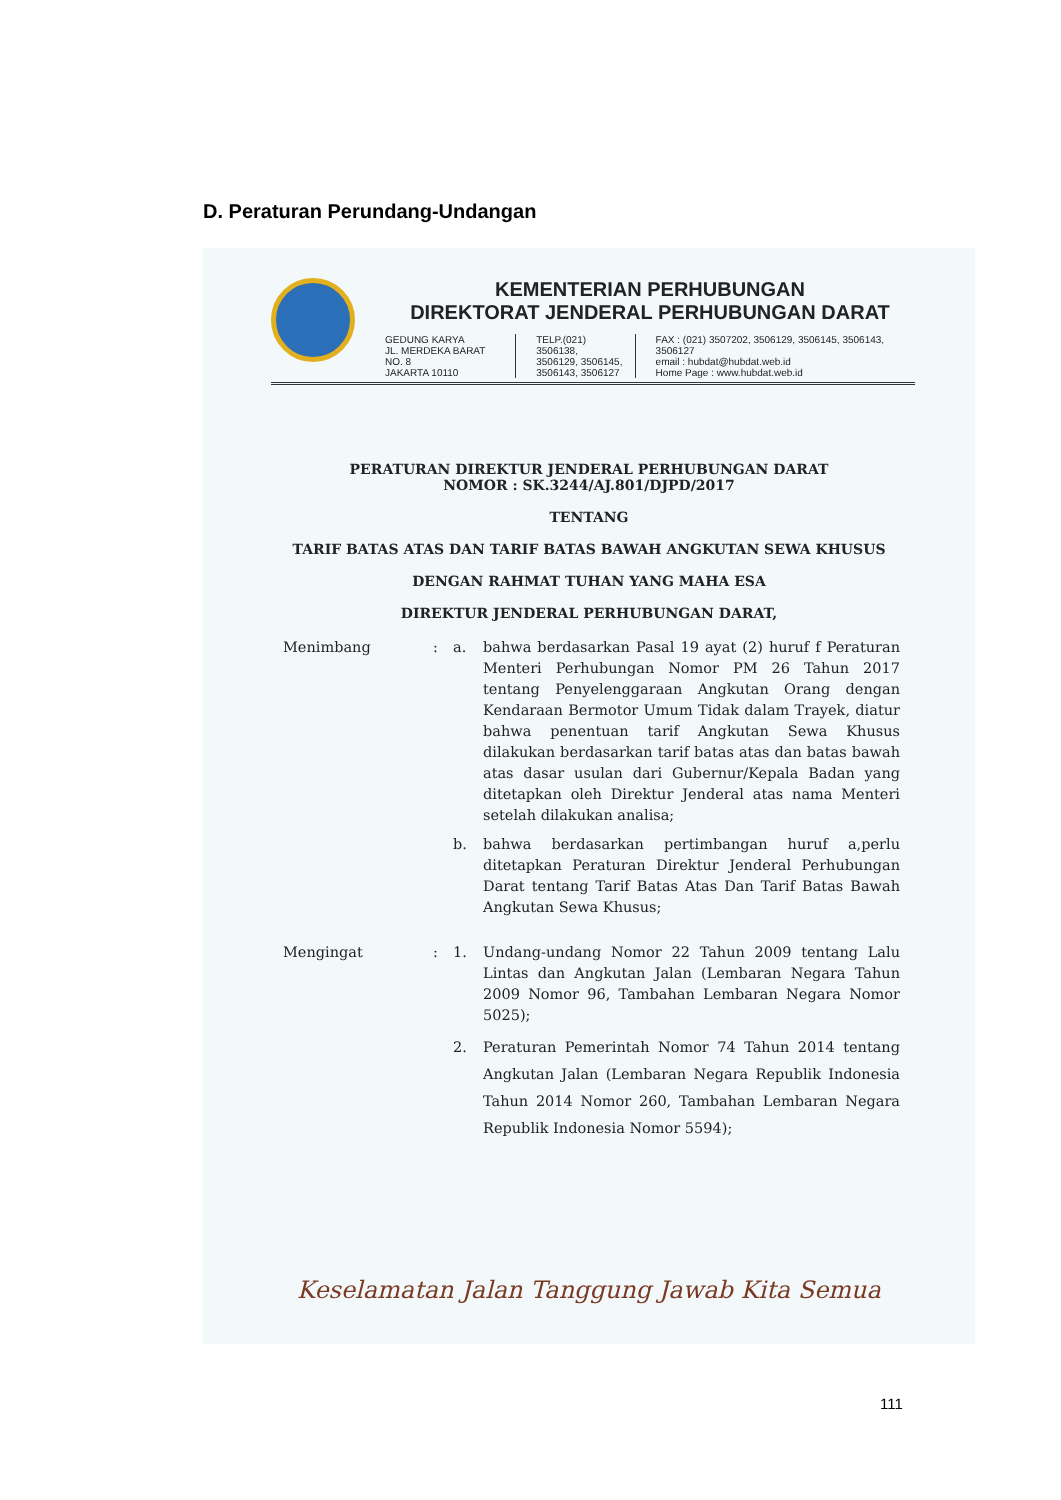D. Peraturan Perundang-Undangan
KEMENTERIAN PERHUBUNGAN
DIREKTORAT JENDERAL PERHUBUNGAN DARAT
GEDUNG KARYA
JL. MERDEKA BARAT NO. 8
JAKARTA 10110
TELP.(021) 3506138,
3506129, 3506145,
3506143, 3506127
FAX : (021) 3507202, 3506129, 3506145, 3506143, 3506127
email : hubdat@hubdat.web.id
Home Page : www.hubdat.web.id
PERATURAN DIREKTUR JENDERAL PERHUBUNGAN DARAT
NOMOR : SK.3244/AJ.801/DJPD/2017
TENTANG
TARIF BATAS ATAS DAN TARIF BATAS BAWAH ANGKUTAN SEWA KHUSUS
DENGAN RAHMAT TUHAN YANG MAHA ESA
DIREKTUR JENDERAL PERHUBUNGAN DARAT,
Menimbang : a. bahwa berdasarkan Pasal 19 ayat (2) huruf f Peraturan Menteri Perhubungan Nomor PM 26 Tahun 2017 tentang Penyelenggaraan Angkutan Orang dengan Kendaraan Bermotor Umum Tidak dalam Trayek, diatur bahwa penentuan tarif Angkutan Sewa Khusus dilakukan berdasarkan tarif batas atas dan batas bawah atas dasar usulan dari Gubernur/Kepala Badan yang ditetapkan oleh Direktur Jenderal atas nama Menteri setelah dilakukan analisa;
b. bahwa berdasarkan pertimbangan huruf a,perlu ditetapkan Peraturan Direktur Jenderal Perhubungan Darat tentang Tarif Batas Atas Dan Tarif Batas Bawah Angkutan Sewa Khusus;
Mengingat : 1. Undang-undang Nomor 22 Tahun 2009 tentang Lalu Lintas dan Angkutan Jalan (Lembaran Negara Tahun 2009 Nomor 96, Tambahan Lembaran Negara Nomor 5025);
2. Peraturan Pemerintah Nomor 74 Tahun 2014 tentang Angkutan Jalan (Lembaran Negara Republik Indonesia Tahun 2014 Nomor 260, Tambahan Lembaran Negara Republik Indonesia Nomor 5594);
Keselamatan Jalan Tanggung Jawab Kita Semua
111